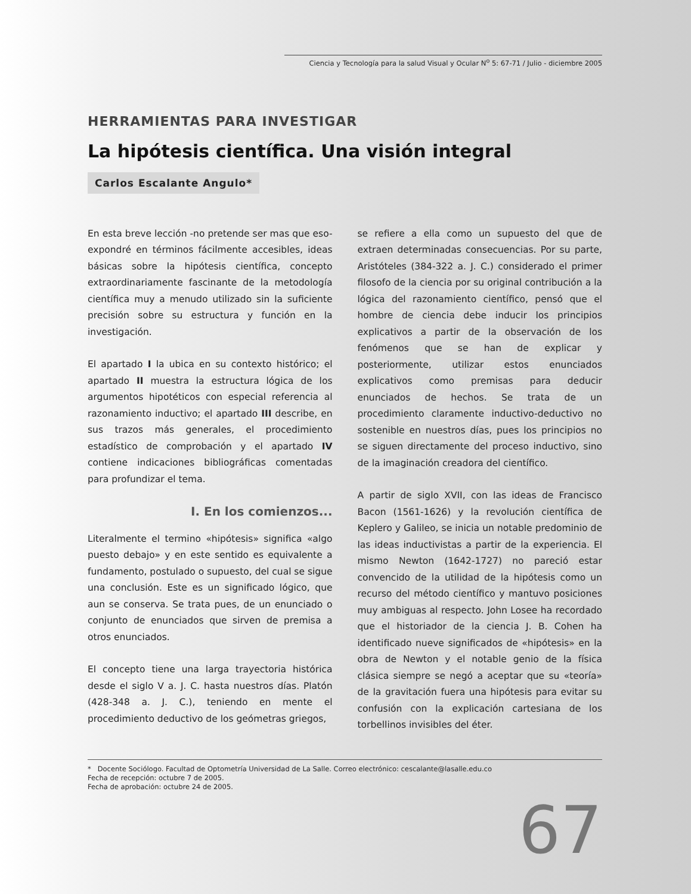Ciencia y Tecnología para la salud Visual y Ocular N<sup>o</sup> 5: 67-71 / Julio - diciembre 2005
HERRAMIENTAS PARA INVESTIGAR
La hipótesis científica. Una visión integral
Carlos Escalante Angulo*
En esta breve lección -no pretende ser mas que eso- expondré en términos fácilmente accesibles, ideas básicas sobre la hipótesis científica, concepto extraordinariamente fascinante de la metodología científica muy a menudo utilizado sin la suficiente precisión sobre su estructura y función en la investigación.
El apartado I la ubica en su contexto histórico; el apartado II muestra la estructura lógica de los argumentos hipotéticos con especial referencia al razonamiento inductivo; el apartado III describe, en sus trazos más generales, el procedimiento estadístico de comprobación y el apartado IV contiene indicaciones bibliográficas comentadas para profundizar el tema.
I. En los comienzos...
Literalmente el termino «hipótesis» significa «algo puesto debajo» y en este sentido es equivalente a fundamento, postulado o supuesto, del cual se sigue una conclusión. Este es un significado lógico, que aun se conserva. Se trata pues, de un enunciado o conjunto de enunciados que sirven de premisa a otros enunciados.
El concepto tiene una larga trayectoria histórica desde el siglo V a. J. C. hasta nuestros días. Platón (428-348 a. J. C.), teniendo en mente el procedimiento deductivo de los geómetras griegos,
se refiere a ella como un supuesto del que de extraen determinadas consecuencias. Por su parte, Aristóteles (384-322 a. J. C.) considerado el primer filosofo de la ciencia por su original contribución a la lógica del razonamiento científico, pensó que el hombre de ciencia debe inducir los principios explicativos a partir de la observación de los fenómenos que se han de explicar y posteriormente, utilizar estos enunciados explicativos como premisas para deducir enunciados de hechos. Se trata de un procedimiento claramente inductivo-deductivo no sostenible en nuestros días, pues los principios no se siguen directamente del proceso inductivo, sino de la imaginación creadora del científico.
A partir de siglo XVII, con las ideas de Francisco Bacon (1561-1626) y la revolución científica de Keplero y Galileo, se inicia un notable predominio de las ideas inductivistas a partir de la experiencia. El mismo Newton (1642-1727) no pareció estar convencido de la utilidad de la hipótesis como un recurso del método científico y mantuvo posiciones muy ambiguas al respecto. John Losee ha recordado que el historiador de la ciencia J. B. Cohen ha identificado nueve significados de «hipótesis» en la obra de Newton y el notable genio de la física clásica siempre se negó a aceptar que su «teoría» de la gravitación fuera una hipótesis para evitar su confusión con la explicación cartesiana de los torbellinos invisibles del éter.
* Docente Sociólogo. Facultad de Optometría Universidad de La Salle. Correo electrónico: cescalante@lasalle.edu.co
Fecha de recepción: octubre 7 de 2005.
Fecha de aprobación: octubre 24 de 2005.
67